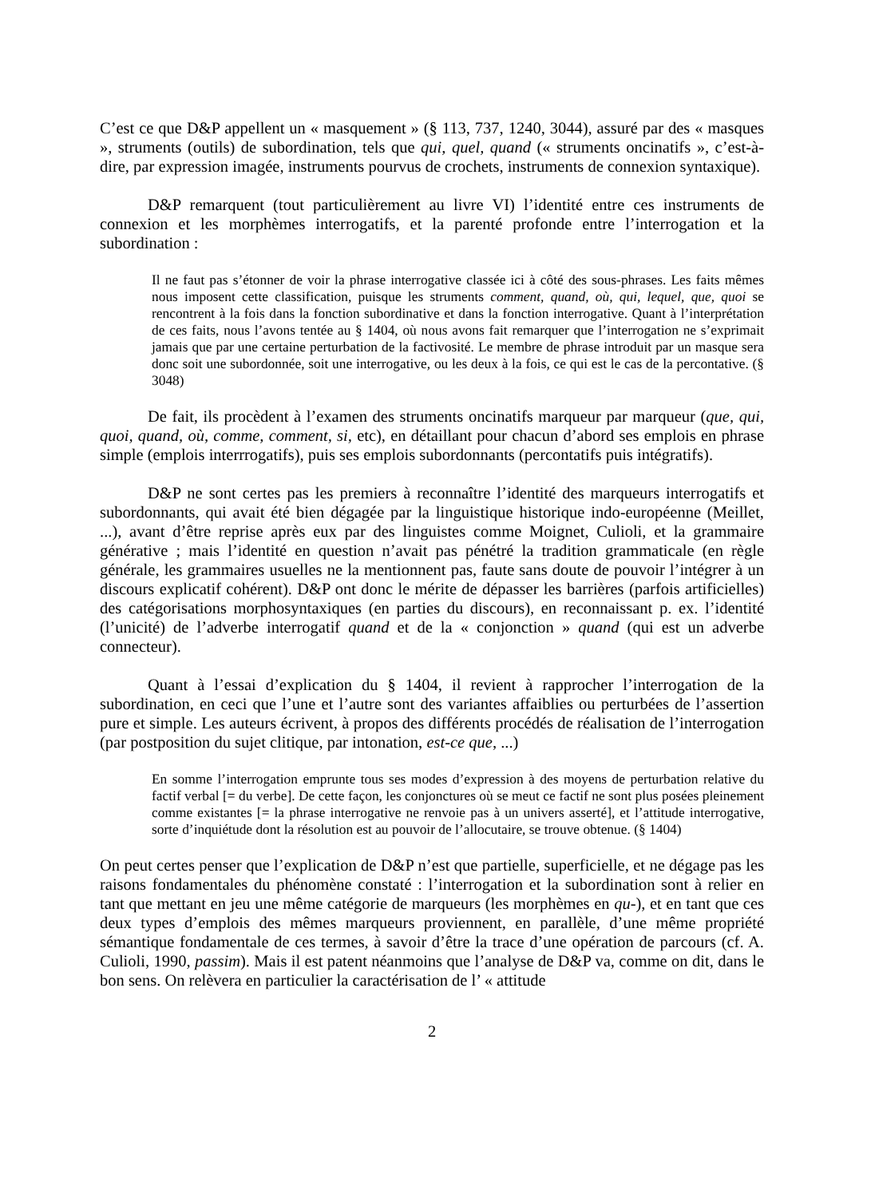C’est ce que D&P appellent un « masquement » (§ 113, 737, 1240, 3044), assuré par des « masques », struments (outils) de subordination, tels que qui, quel, quand (« struments oncinatifs », c’est-à-dire, par expression imagée, instruments pourvus de crochets, instruments de connexion syntaxique).
D&P remarquent (tout particulièrement au livre VI) l’identité entre ces instruments de connexion et les morphèmes interrogatifs, et la parenté profonde entre l’interrogation et la subordination :
Il ne faut pas s’étonner de voir la phrase interrogative classée ici à côté des sous-phrases. Les faits mêmes nous imposent cette classification, puisque les struments comment, quand, où, qui, lequel, que, quoi se rencontrent à la fois dans la fonction subordinative et dans la fonction interrogative. Quant à l’interprétation de ces faits, nous l’avons tentée au § 1404, où nous avons fait remarquer que l’interrogation ne s’exprimait jamais que par une certaine perturbation de la factivosité. Le membre de phrase introduit par un masque sera donc soit une subordonnée, soit une interrogative, ou les deux à la fois, ce qui est le cas de la percontative. (§ 3048)
De fait, ils procèdent à l’examen des struments oncinatifs marqueur par marqueur (que, qui, quoi, quand, où, comme, comment, si, etc), en détaillant pour chacun d’abord ses emplois en phrase simple (emplois interrrogatifs), puis ses emplois subordonnants (percontatifs puis intégratifs).
D&P ne sont certes pas les premiers à reconnaître l’identité des marqueurs interrogatifs et subordonnants, qui avait été bien dégagée par la linguistique historique indo-européenne (Meillet, ...), avant d’être reprise après eux par des linguistes comme Moignet, Culioli, et la grammaire générative ; mais l’identité en question n’avait pas pénétré la tradition grammaticale (en règle générale, les grammaires usuelles ne la mentionnent pas, faute sans doute de pouvoir l’intégrer à un discours explicatif cohérent). D&P ont donc le mérite de dépasser les barrières (parfois artificielles) des catégorisations morphosyntaxiques (en parties du discours), en reconnaissant p. ex. l’identité (l’unicité) de l’adverbe interrogatif quand et de la « conjonction » quand (qui est un adverbe connecteur).
Quant à l’essai d’explication du § 1404, il revient à rapprocher l’interrogation de la subordination, en ceci que l’une et l’autre sont des variantes affaiblies ou perturbées de l’assertion pure et simple. Les auteurs écrivent, à propos des différents procédés de réalisation de l’interrogation (par postposition du sujet clitique, par intonation, est-ce que, ...)
En somme l’interrogation emprunte tous ses modes d’expression à des moyens de perturbation relative du factif verbal [= du verbe]. De cette façon, les conjonctures où se meut ce factif ne sont plus posées pleinement comme existantes [= la phrase interrogative ne renvoie pas à un univers asserté], et l’attitude interrogative, sorte d’inquiétude dont la résolution est au pouvoir de l’allocutaire, se trouve obtenue. (§ 1404)
On peut certes penser que l’explication de D&P n’est que partielle, superficielle, et ne dégage pas les raisons fondamentales du phénomène constaté : l’interrogation et la subordination sont à relier en tant que mettant en jeu une même catégorie de marqueurs (les morphèmes en qu-), et en tant que ces deux types d’emplois des mêmes marqueurs proviennent, en parallèle, d’une même propriété sémantique fondamentale de ces termes, à savoir d’être la trace d’une opération de parcours (cf. A. Culioli, 1990, passim). Mais il est patent néanmoins que l’analyse de D&P va, comme on dit, dans le bon sens. On relèvera en particulier la caractérisation de l’ « attitude
2